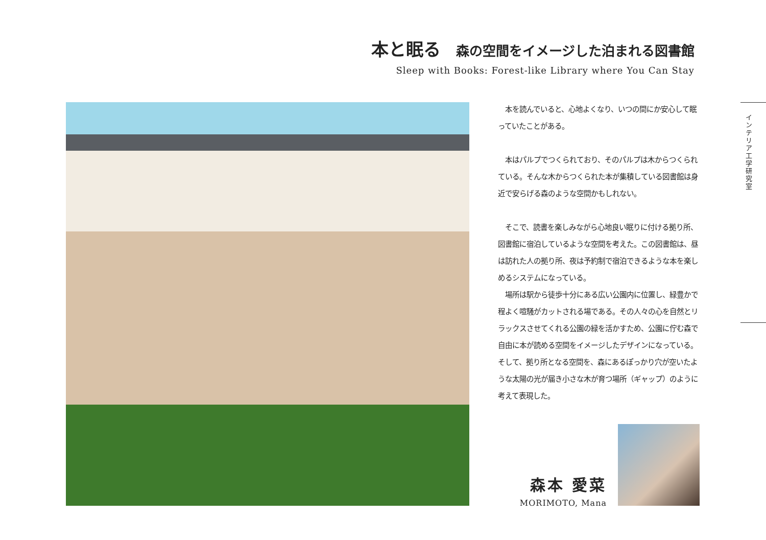本と眠る 森の空間をイメージした泊まれる図書館
Sleep with Books: Forest-like Library where You Can Stay
　本を読んでいると、心地よくなり、いつの間にか安心して眠っていたことがある。
　本はパルプでつくられており、そのパルプは木からつくられている。そんな木からつくられた本が集積している図書館は身近で安らげる森のような空間かもしれない。
　そこで、読書を楽しみながら心地良い眠りに付ける拠り所、図書館に宿泊しているような空間を考えた。この図書館は、昼は訪れた人の拠り所、夜は予約制で宿泊できるような本を楽しめるシステムになっている。
　場所は駅から徒歩十分にある広い公園内に位置し、緑豊かで程よく喧騒がカットされる場である。その人々の心を自然とリラックスさせてくれる公園の緑を活かすため、公園に佇む森で自由に本が読める空間をイメージしたデザインになっている。そして、拠り所となる空間を、森にあるぽっかり穴が空いたような太陽の光が届き小さな木が育つ場所（ギャップ）のように考えて表現した。
インテリア工学研究室
森本 愛菜
MORIMOTO, Mana